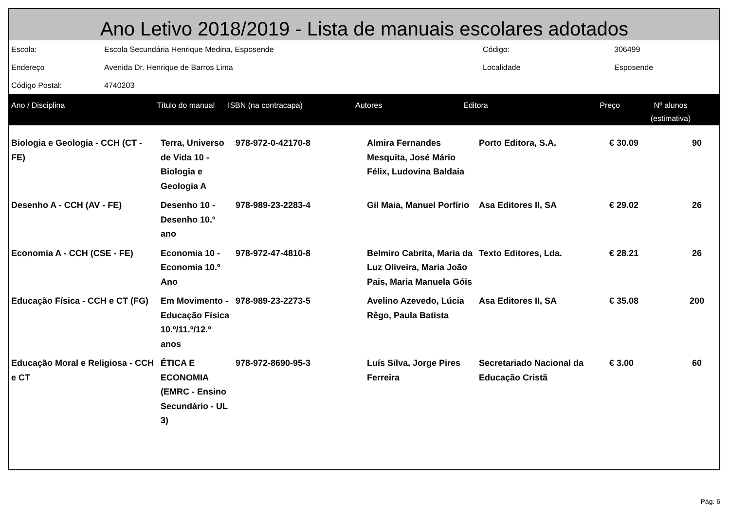Ano Letivo 2018/2019 - Lista de manuais escolares adotados
| Escola: | Escola Secundária Henrique Medina, Esposende | Código: | 306499 |
| Endereço | Avenida Dr. Henrique de Barros Lima | Localidade | Esposende |
| Código Postal: | 4740203 | | |
| Ano / Disciplina | Título do manual | ISBN (na contracapa) | Autores | Editora | Preço | Nº alunos (estimativa) |
| --- | --- | --- | --- | --- | --- | --- |
| Biologia e Geologia - CCH (CT - FE) | Terra, Universo de Vida 10 - Biologia e Geologia A | 978-972-0-42170-8 | Almira Fernandes Mesquita, José Mário Félix, Ludovina Baldaia | Porto Editora, S.A. | € 30.09 | 90 |
| Desenho A - CCH (AV - FE) | Desenho 10 - Desenho 10.º ano | 978-989-23-2283-4 | Gil Maia, Manuel Porfírio | Asa Editores II, SA | € 29.02 | 26 |
| Economia A - CCH (CSE - FE) | Economia 10 - Economia 10.º Ano | 978-972-47-4810-8 | Belmiro Cabrita, Maria da Luz Oliveira, Maria João Pais, Maria Manuela Góis | Texto Editores, Lda. | € 28.21 | 26 |
| Educação Física - CCH e CT (FG) | Em Movimento - Educação Física 10.º/11.º/12.º anos | 978-989-23-2273-5 | Avelino Azevedo, Lúcia Rêgo, Paula Batista | Asa Editores II, SA | € 35.08 | 200 |
| Educação Moral e Religiosa - CCH e CT | ÉTICA E ECONOMIA (EMRC - Ensino Secundário - UL 3) | 978-972-8690-95-3 | Luís Silva, Jorge Pires Ferreira | Secretariado Nacional da Educação Cristã | € 3.00 | 60 |
Pág. 6